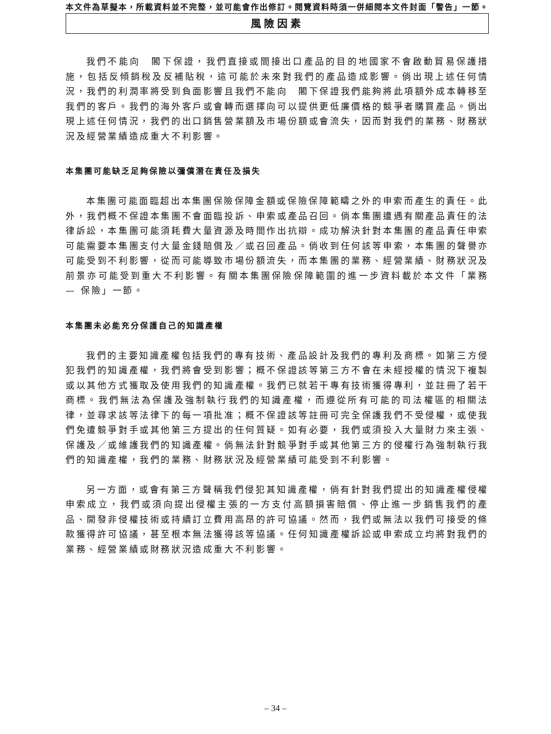本文件為草擬本，所載資料並不完整，並可能會作出修訂。閱覽資料時須一併細閱本文件封面「警告」一節。
風險因素
我們不能向　閣下保證，我們直接或間接出口產品的目的地國家不會啟動貿易保護措施，包括反傾銷稅及反補貼稅，這可能於未來對我們的產品造成影響。倘出現上述任何情況，我們的利潤率將受到負面影響且我們不能向　閣下保證我們能夠將此項額外成本轉移至我們的客戶。我們的海外客戶或會轉而選擇向可以提供更低廉價格的競爭者購買產品。倘出現上述任何情況，我們的出口銷售營業額及市場份額或會流失，因而對我們的業務、財務狀況及經營業績造成重大不利影響。
本集團可能缺乏足夠保險以彌償潛在責任及損失
本集團可能面臨超出本集團保險保障金額或保險保障範疇之外的申索而產生的責任。此外，我們概不保證本集團不會面臨投訴、申索或產品召回。倘本集團遭遇有關產品責任的法律訴訟，本集團可能須耗費大量資源及時間作出抗辯。成功解決針對本集團的產品責任申索可能需要本集團支付大量金錢賠償及／或召回產品。倘收到任何該等申索，本集團的聲譽亦可能受到不利影響，從而可能導致市場份額流失，而本集團的業務、經營業績、財務狀況及前景亦可能受到重大不利影響。有關本集團保險保障範圍的進一步資料載於本文件「業務 — 保險」一節。
本集團未必能充分保護自己的知識產權
我們的主要知識產權包括我們的專有技術、產品設計及我們的專利及商標。如第三方侵犯我們的知識產權，我們將會受到影響；概不保證該等第三方不會在未經授權的情況下複製或以其他方式獲取及使用我們的知識產權。我們已就若干專有技術獲得專利，並註冊了若干商標。我們無法為保護及強制執行我們的知識產權，而遵從所有可能的司法權區的相關法律，並尋求該等法律下的每一項批准；概不保證該等註冊可完全保護我們不受侵權，或使我們免遭競爭對手或其他第三方提出的任何質疑。如有必要，我們或須投入大量財力來主張、保護及／或維護我們的知識產權。倘無法針對競爭對手或其他第三方的侵權行為強制執行我們的知識產權，我們的業務、財務狀況及經營業績可能受到不利影響。
另一方面，或會有第三方聲稱我們侵犯其知識產權，倘有針對我們提出的知識產權侵權申索成立，我們或須向提出侵權主張的一方支付高額損害賠償、停止進一步銷售我們的產品、開發非侵權技術或持續訂立費用高昂的許可協議。然而，我們或無法以我們可接受的條款獲得許可協議，甚至根本無法獲得該等協議。任何知識產權訴訟或申索成立均將對我們的業務、經營業績或財務狀況造成重大不利影響。
– 34 –